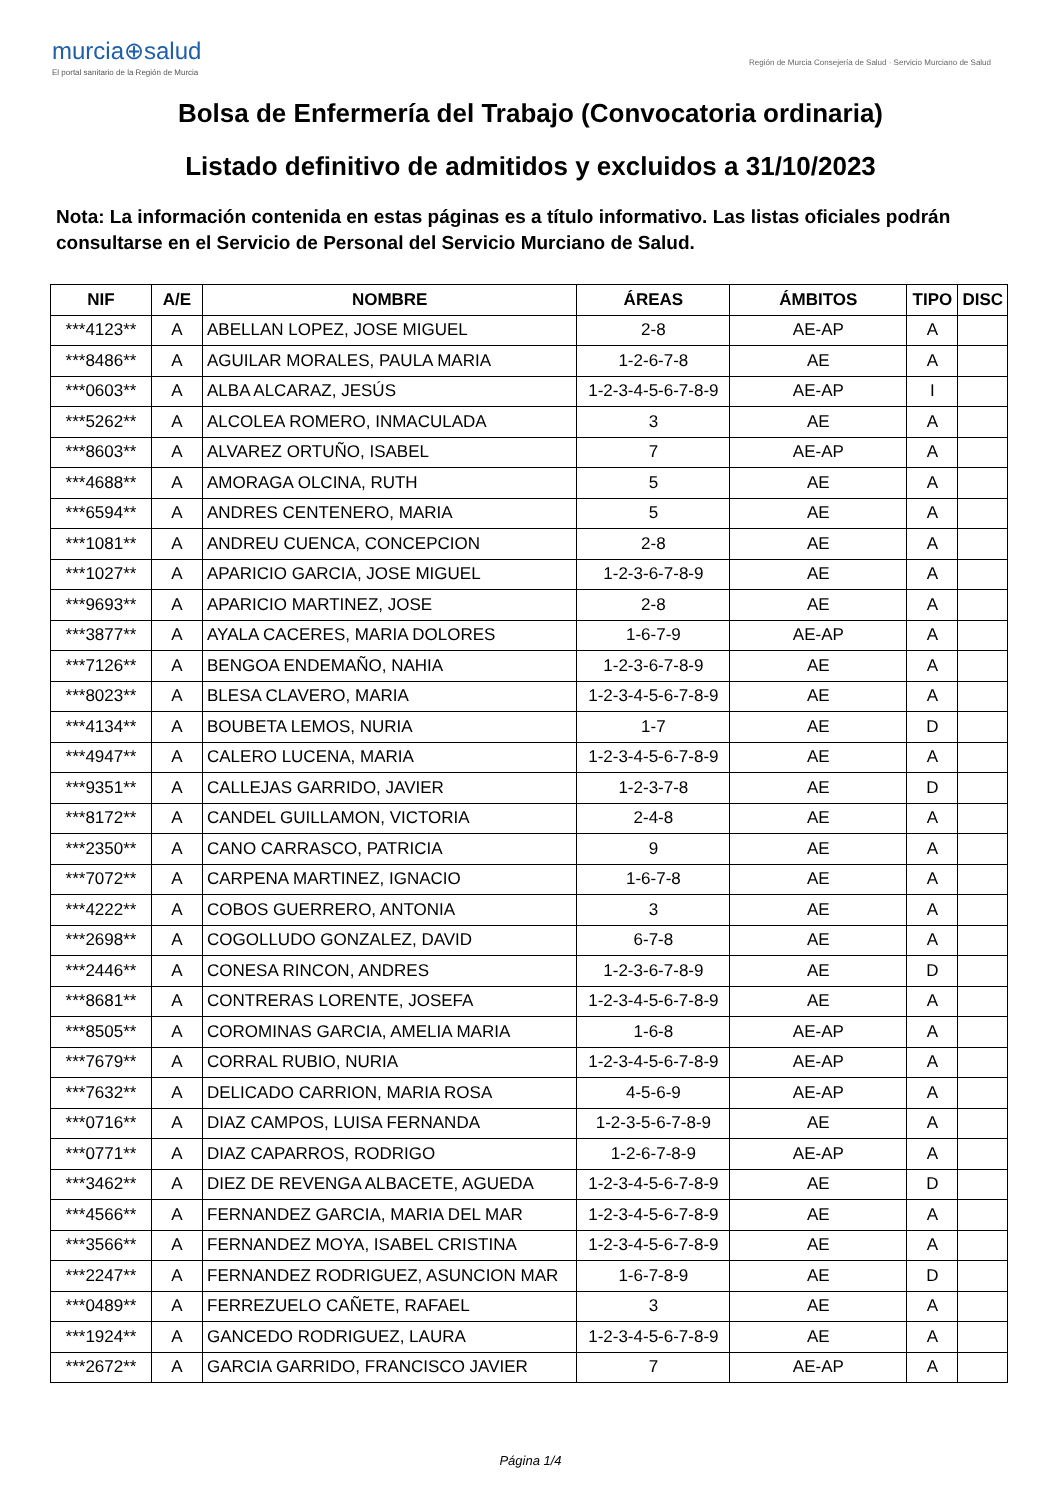murcia⊕salud
El portal sanitario de la Región de Murcia
Región de Murcia Consejería de Salud · Servicio Murciano de Salud
Bolsa de Enfermería del Trabajo (Convocatoria ordinaria)
Listado definitivo de admitidos y excluidos a 31/10/2023
Nota: La información contenida en estas páginas es a título informativo. Las listas oficiales podrán consultarse en el Servicio de Personal del Servicio Murciano de Salud.
| NIF | A/E | NOMBRE | ÁREAS | ÁMBITOS | TIPO | DISC |
| --- | --- | --- | --- | --- | --- | --- |
| ***4123** | A | ABELLAN LOPEZ, JOSE MIGUEL | 2-8 | AE-AP | A | |
| ***8486** | A | AGUILAR MORALES, PAULA MARIA | 1-2-6-7-8 | AE | A | |
| ***0603** | A | ALBA ALCARAZ, JESÚS | 1-2-3-4-5-6-7-8-9 | AE-AP | I | |
| ***5262** | A | ALCOLEA ROMERO, INMACULADA | 3 | AE | A | |
| ***8603** | A | ALVAREZ ORTUÑO, ISABEL | 7 | AE-AP | A | |
| ***4688** | A | AMORAGA OLCINA, RUTH | 5 | AE | A | |
| ***6594** | A | ANDRES CENTENERO, MARIA | 5 | AE | A | |
| ***1081** | A | ANDREU CUENCA, CONCEPCION | 2-8 | AE | A | |
| ***1027** | A | APARICIO GARCIA, JOSE MIGUEL | 1-2-3-6-7-8-9 | AE | A | |
| ***9693** | A | APARICIO MARTINEZ, JOSE | 2-8 | AE | A | |
| ***3877** | A | AYALA CACERES, MARIA DOLORES | 1-6-7-9 | AE-AP | A | |
| ***7126** | A | BENGOA ENDEMAÑO, NAHIA | 1-2-3-6-7-8-9 | AE | A | |
| ***8023** | A | BLESA CLAVERO, MARIA | 1-2-3-4-5-6-7-8-9 | AE | A | |
| ***4134** | A | BOUBETA LEMOS, NURIA | 1-7 | AE | D | |
| ***4947** | A | CALERO LUCENA, MARIA | 1-2-3-4-5-6-7-8-9 | AE | A | |
| ***9351** | A | CALLEJAS GARRIDO, JAVIER | 1-2-3-7-8 | AE | D | |
| ***8172** | A | CANDEL GUILLAMON, VICTORIA | 2-4-8 | AE | A | |
| ***2350** | A | CANO CARRASCO, PATRICIA | 9 | AE | A | |
| ***7072** | A | CARPENA MARTINEZ, IGNACIO | 1-6-7-8 | AE | A | |
| ***4222** | A | COBOS GUERRERO, ANTONIA | 3 | AE | A | |
| ***2698** | A | COGOLLUDO GONZALEZ, DAVID | 6-7-8 | AE | A | |
| ***2446** | A | CONESA RINCON, ANDRES | 1-2-3-6-7-8-9 | AE | D | |
| ***8681** | A | CONTRERAS LORENTE, JOSEFA | 1-2-3-4-5-6-7-8-9 | AE | A | |
| ***8505** | A | COROMINAS GARCIA, AMELIA MARIA | 1-6-8 | AE-AP | A | |
| ***7679** | A | CORRAL RUBIO, NURIA | 1-2-3-4-5-6-7-8-9 | AE-AP | A | |
| ***7632** | A | DELICADO CARRION, MARIA ROSA | 4-5-6-9 | AE-AP | A | |
| ***0716** | A | DIAZ CAMPOS, LUISA FERNANDA | 1-2-3-5-6-7-8-9 | AE | A | |
| ***0771** | A | DIAZ CAPARROS, RODRIGO | 1-2-6-7-8-9 | AE-AP | A | |
| ***3462** | A | DIEZ DE REVENGA ALBACETE, AGUEDA | 1-2-3-4-5-6-7-8-9 | AE | D | |
| ***4566** | A | FERNANDEZ GARCIA, MARIA DEL MAR | 1-2-3-4-5-6-7-8-9 | AE | A | |
| ***3566** | A | FERNANDEZ MOYA, ISABEL CRISTINA | 1-2-3-4-5-6-7-8-9 | AE | A | |
| ***2247** | A | FERNANDEZ RODRIGUEZ, ASUNCION MAR | 1-6-7-8-9 | AE | D | |
| ***0489** | A | FERREZUELO CAÑETE, RAFAEL | 3 | AE | A | |
| ***1924** | A | GANCEDO RODRIGUEZ, LAURA | 1-2-3-4-5-6-7-8-9 | AE | A | |
| ***2672** | A | GARCIA GARRIDO, FRANCISCO JAVIER | 7 | AE-AP | A | |
Página 1/4